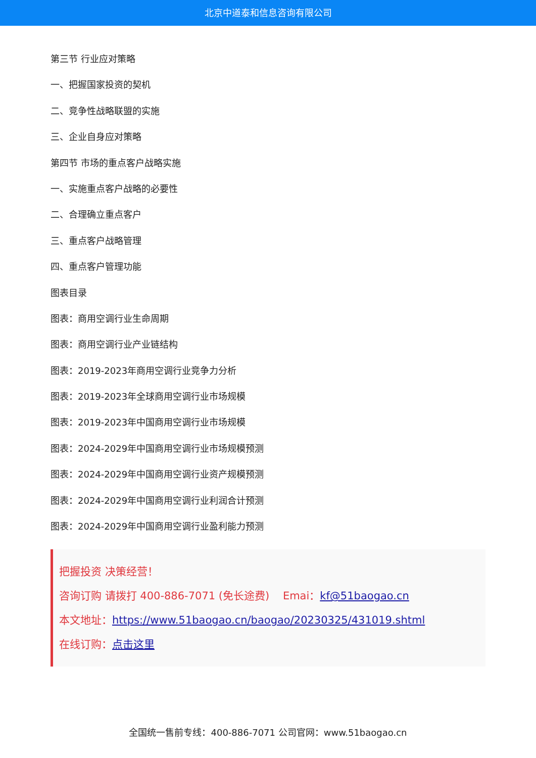北京中道泰和信息咨询有限公司
第三节 行业应对策略
一、把握国家投资的契机
二、竞争性战略联盟的实施
三、企业自身应对策略
第四节 市场的重点客户战略实施
一、实施重点客户战略的必要性
二、合理确立重点客户
三、重点客户战略管理
四、重点客户管理功能
图表目录
图表：商用空调行业生命周期
图表：商用空调行业产业链结构
图表：2019-2023年商用空调行业竞争力分析
图表：2019-2023年全球商用空调行业市场规模
图表：2019-2023年中国商用空调行业市场规模
图表：2024-2029年中国商用空调行业市场规模预测
图表：2024-2029年中国商用空调行业资产规模预测
图表：2024-2029年中国商用空调行业利润合计预测
图表：2024-2029年中国商用空调行业盈利能力预测
把握投资 决策经营！
咨询订购 请拨打 400-886-7071 (免长途费) Emai：kf@51baogao.cn
本文地址：https://www.51baogao.cn/baogao/20230325/431019.shtml
在线订购：点击这里
全国统一售前专线：400-886-7071 公司官网：www.51baogao.cn